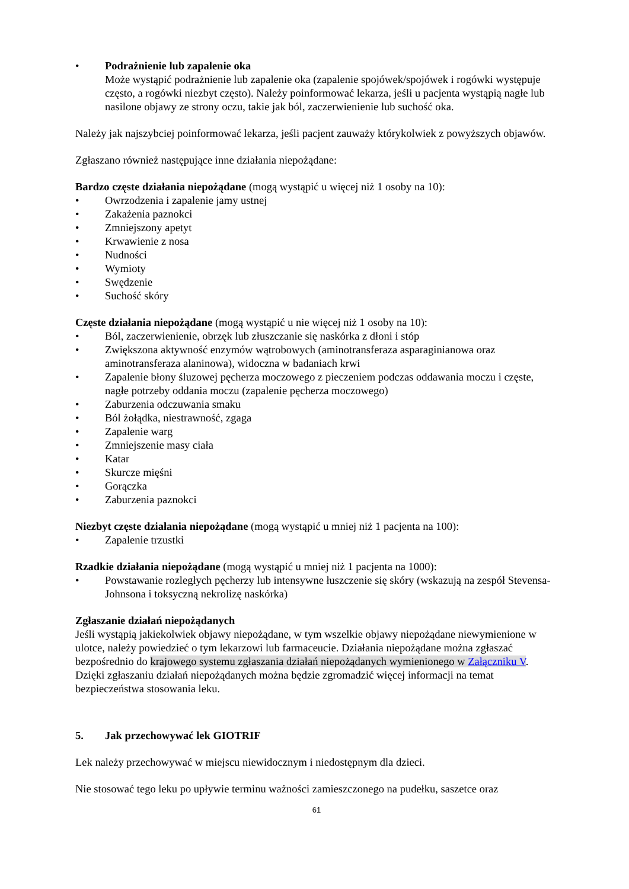• Podrażnienie lub zapalenie oka
Może wystąpić podrażnienie lub zapalenie oka (zapalenie spojówek/spojówek i rogówki występuje często, a rogówki niezbyt często). Należy poinformować lekarza, jeśli u pacjenta wystąpią nagłe lub nasilone objawy ze strony oczu, takie jak ból, zaczerwienienie lub suchość oka.
Należy jak najszybciej poinformować lekarza, jeśli pacjent zauważy którykolwiek z powyższych objawów.
Zgłaszano również następujące inne działania niepożądane:
Bardzo częste działania niepożądane (mogą wystąpić u więcej niż 1 osoby na 10):
• Owrzodzenia i zapalenie jamy ustnej
• Zakażenia paznokci
• Zmniejszony apetyt
• Krwawienie z nosa
• Nudności
• Wymioty
• Swędzenie
• Suchość skóry
Częste działania niepożądane (mogą wystąpić u nie więcej niż 1 osoby na 10):
• Ból, zaczerwienienie, obrzęk lub złuszczanie się naskórka z dłoni i stóp
• Zwiększona aktywność enzymów wątrobowych (aminotransferaza asparaginianowa oraz aminotransferaza alaninowa), widoczna w badaniach krwi
• Zapalenie błony śluzowej pęcherza moczowego z pieczeniem podczas oddawania moczu i częste, nagłe potrzeby oddania moczu (zapalenie pęcherza moczowego)
• Zaburzenia odczuwania smaku
• Ból żołądka, niestrawność, zgaga
• Zapalenie warg
• Zmniejszenie masy ciała
• Katar
• Skurcze mięśni
• Gorączka
• Zaburzenia paznokci
Niezbyt częste działania niepożądane (mogą wystąpić u mniej niż 1 pacjenta na 100):
• Zapalenie trzustki
Rzadkie działania niepożądane (mogą wystąpić u mniej niż 1 pacjenta na 1000):
• Powstawanie rozległych pęcherzy lub intensywne łuszczenie się skóry (wskazują na zespół Stevensa-Johnsona i toksyczną nekrolizę naskórka)
Zgłaszanie działań niepożądanych
Jeśli wystąpią jakiekolwiek objawy niepożądane, w tym wszelkie objawy niepożądane niewymienione w ulotce, należy powiedzieć o tym lekarzowi lub farmaceucie. Działania niepożądane można zgłaszać bezpośrednio do krajowego systemu zgłaszania działań niepożądanych wymienionego w Załączniku V. Dzięki zgłaszaniu działań niepożądanych można będzie zgromadzić więcej informacji na temat bezpieczeństwa stosowania leku.
5. Jak przechowywać lek GIOTRIF
Lek należy przechowywać w miejscu niewidocznym i niedostępnym dla dzieci.
Nie stosować tego leku po upływie terminu ważności zamieszczonego na pudełku, saszetce oraz
61